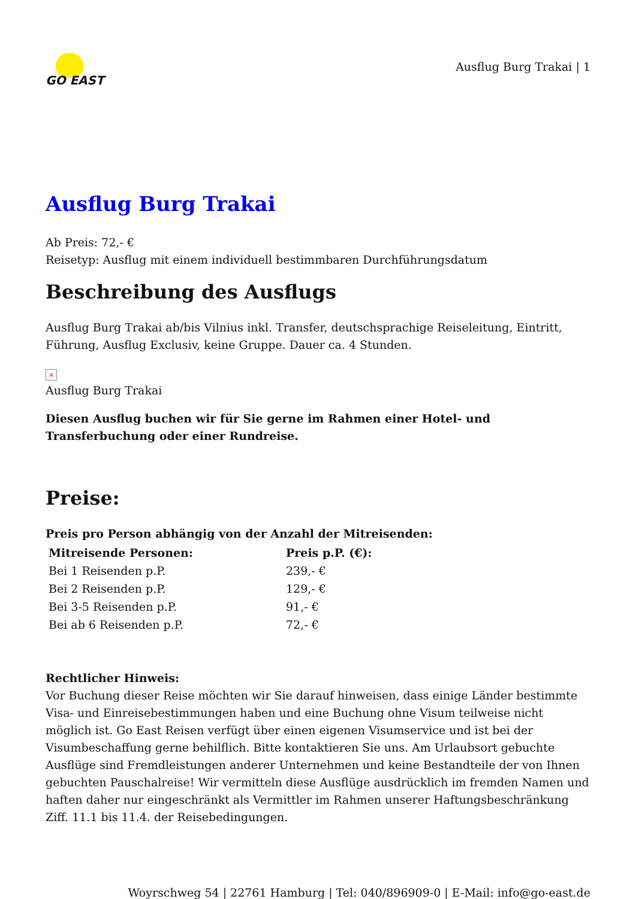GO EAST
Ausflug Burg Trakai | 1
Ausflug Burg Trakai
Ab Preis: 72,- €
Reisetyp: Ausflug mit einem individuell bestimmbaren Durchführungsdatum
Beschreibung des Ausflugs
Ausflug Burg Trakai ab/bis Vilnius inkl. Transfer, deutschsprachige Reiseleitung, Eintritt, Führung, Ausflug Exclusiv, keine Gruppe. Dauer ca. 4 Stunden.
×
Ausflug Burg Trakai
Diesen Ausflug buchen wir für Sie gerne im Rahmen einer Hotel- und Transferbuchung oder einer Rundreise.
Preise:
Preis pro Person abhängig von der Anzahl der Mitreisenden:
| Mitreisende Personen: | Preis p.P. (€): |
| --- | --- |
| Bei 1 Reisenden p.P. | 239,- € |
| Bei 2 Reisenden p.P. | 129,- € |
| Bei 3-5 Reisenden p.P. | 91,- € |
| Bei ab 6 Reisenden p.P. | 72,- € |
Rechtlicher Hinweis:
Vor Buchung dieser Reise möchten wir Sie darauf hinweisen, dass einige Länder bestimmte Visa- und Einreisebestimmungen haben und eine Buchung ohne Visum teilweise nicht möglich ist. Go East Reisen verfügt über einen eigenen Visumservice und ist bei der Visumbeschaffung gerne behilflich. Bitte kontaktieren Sie uns. Am Urlaubsort gebuchte Ausflüge sind Fremdleistungen anderer Unternehmen und keine Bestandteile der von Ihnen gebuchten Pauschalreise! Wir vermitteln diese Ausflüge ausdrücklich im fremden Namen und haften daher nur eingeschränkt als Vermittler im Rahmen unserer Haftungsbeschränkung Ziff. 11.1 bis 11.4. der Reisebedingungen.
Woyrschweg 54 | 22761 Hamburg | Tel: 040/896909-0 | E-Mail: info@go-east.de